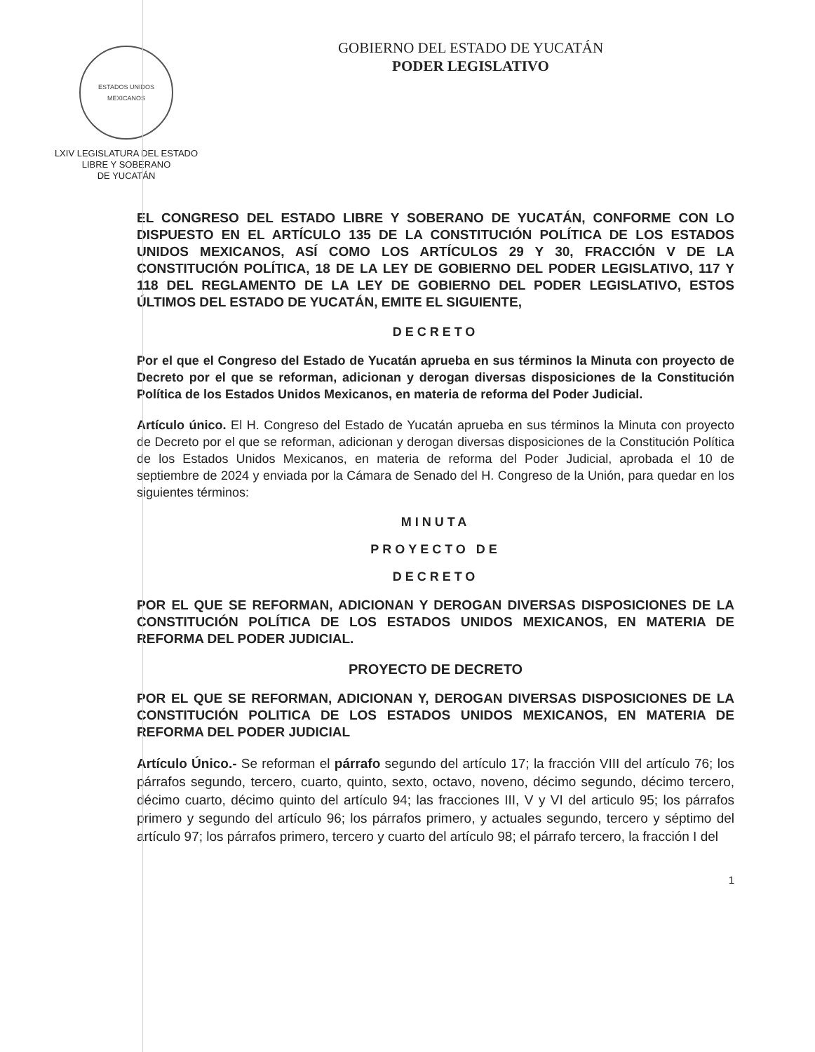ESTADOS UNIDOS MEXICANOS
LXIV LEGISLATURA DEL ESTADO
LIBRE Y SOBERANO
DE YUCATÁN
GOBIERNO DEL ESTADO DE YUCATÁN
PODER LEGISLATIVO
EL CONGRESO DEL ESTADO LIBRE Y SOBERANO DE YUCATÁN, CONFORME CON LO DISPUESTO EN EL ARTÍCULO 135 DE LA CONSTITUCIÓN POLÍTICA DE LOS ESTADOS UNIDOS MEXICANOS, ASÍ COMO LOS ARTÍCULOS 29 Y 30, FRACCIÓN V DE LA CONSTITUCIÓN POLÍTICA, 18 DE LA LEY DE GOBIERNO DEL PODER LEGISLATIVO, 117 Y 118 DEL REGLAMENTO DE LA LEY DE GOBIERNO DEL PODER LEGISLATIVO, ESTOS ÚLTIMOS DEL ESTADO DE YUCATÁN, EMITE EL SIGUIENTE,
DECRETO
Por el que el Congreso del Estado de Yucatán aprueba en sus términos la Minuta con proyecto de Decreto por el que se reforman, adicionan y derogan diversas disposiciones de la Constitución Política de los Estados Unidos Mexicanos, en materia de reforma del Poder Judicial.
Artículo único. El H. Congreso del Estado de Yucatán aprueba en sus términos la Minuta con proyecto de Decreto por el que se reforman, adicionan y derogan diversas disposiciones de la Constitución Política de los Estados Unidos Mexicanos, en materia de reforma del Poder Judicial, aprobada el 10 de septiembre de 2024 y enviada por la Cámara de Senado del H. Congreso de la Unión, para quedar en los siguientes términos:
MINUTA
PROYECTO DE
DECRETO
POR EL QUE SE REFORMAN, ADICIONAN Y DEROGAN DIVERSAS DISPOSICIONES DE LA CONSTITUCIÓN POLÍTICA DE LOS ESTADOS UNIDOS MEXICANOS, EN MATERIA DE REFORMA DEL PODER JUDICIAL.
PROYECTO DE DECRETO
POR EL QUE SE REFORMAN, ADICIONAN Y, DEROGAN DIVERSAS DISPOSICIONES DE LA CONSTITUCIÓN POLITICA DE LOS ESTADOS UNIDOS MEXICANOS, EN MATERIA DE REFORMA DEL PODER JUDICIAL
Artículo Único.- Se reforman el párrafo segundo del artículo 17; la fracción VIII del artículo 76; los párrafos segundo, tercero, cuarto, quinto, sexto, octavo, noveno, décimo segundo, décimo tercero, décimo cuarto, décimo quinto del artículo 94; las fracciones III, V y VI del articulo 95; los párrafos primero y segundo del artículo 96; los párrafos primero, y actuales segundo, tercero y séptimo del artículo 97; los párrafos primero, tercero y cuarto del artículo 98; el párrafo tercero, la fracción I del
1